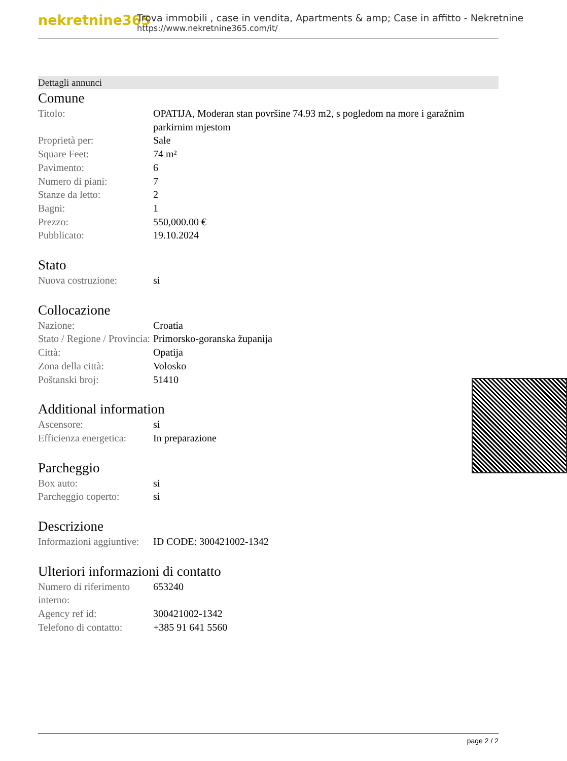nekretnine365
Trova immobili , case in vendita, Apartments & amp; Case in affitto - Nekretnine
https://www.nekretnine365.com/it/
Dettagli annunci
Comune
| Titolo: | OPATIJA, Moderan stan površine 74.93 m2, s pogledom na more i garažnim parkirnim mjestom |
| Proprietà per: | Sale |
| Square Feet: | 74 m² |
| Pavimento: | 6 |
| Numero di piani: | 7 |
| Stanze da letto: | 2 |
| Bagni: | 1 |
| Prezzo: | 550,000.00 € |
| Pubblicato: | 19.10.2024 |
Stato
| Nuova costruzione: | si |
Collocazione
| Nazione: | Croatia |
| Stato / Regione / Provincia: | Primorsko-goranska županija |
| Città: | Opatija |
| Zona della città: | Volosko |
| Poštanski broj: | 51410 |
Additional information
| Ascensore: | si |
| Efficienza energetica: | In preparazione |
Parcheggio
| Box auto: | si |
| Parcheggio coperto: | si |
Descrizione
| Informazioni aggiuntive: | ID CODE: 300421002-1342 |
Ulteriori informazioni di contatto
| Numero di riferimento interno: | 653240 |
| Agency ref id: | 300421002-1342 |
| Telefono di contatto: | +385 91 641 5560 |
page 2 / 2